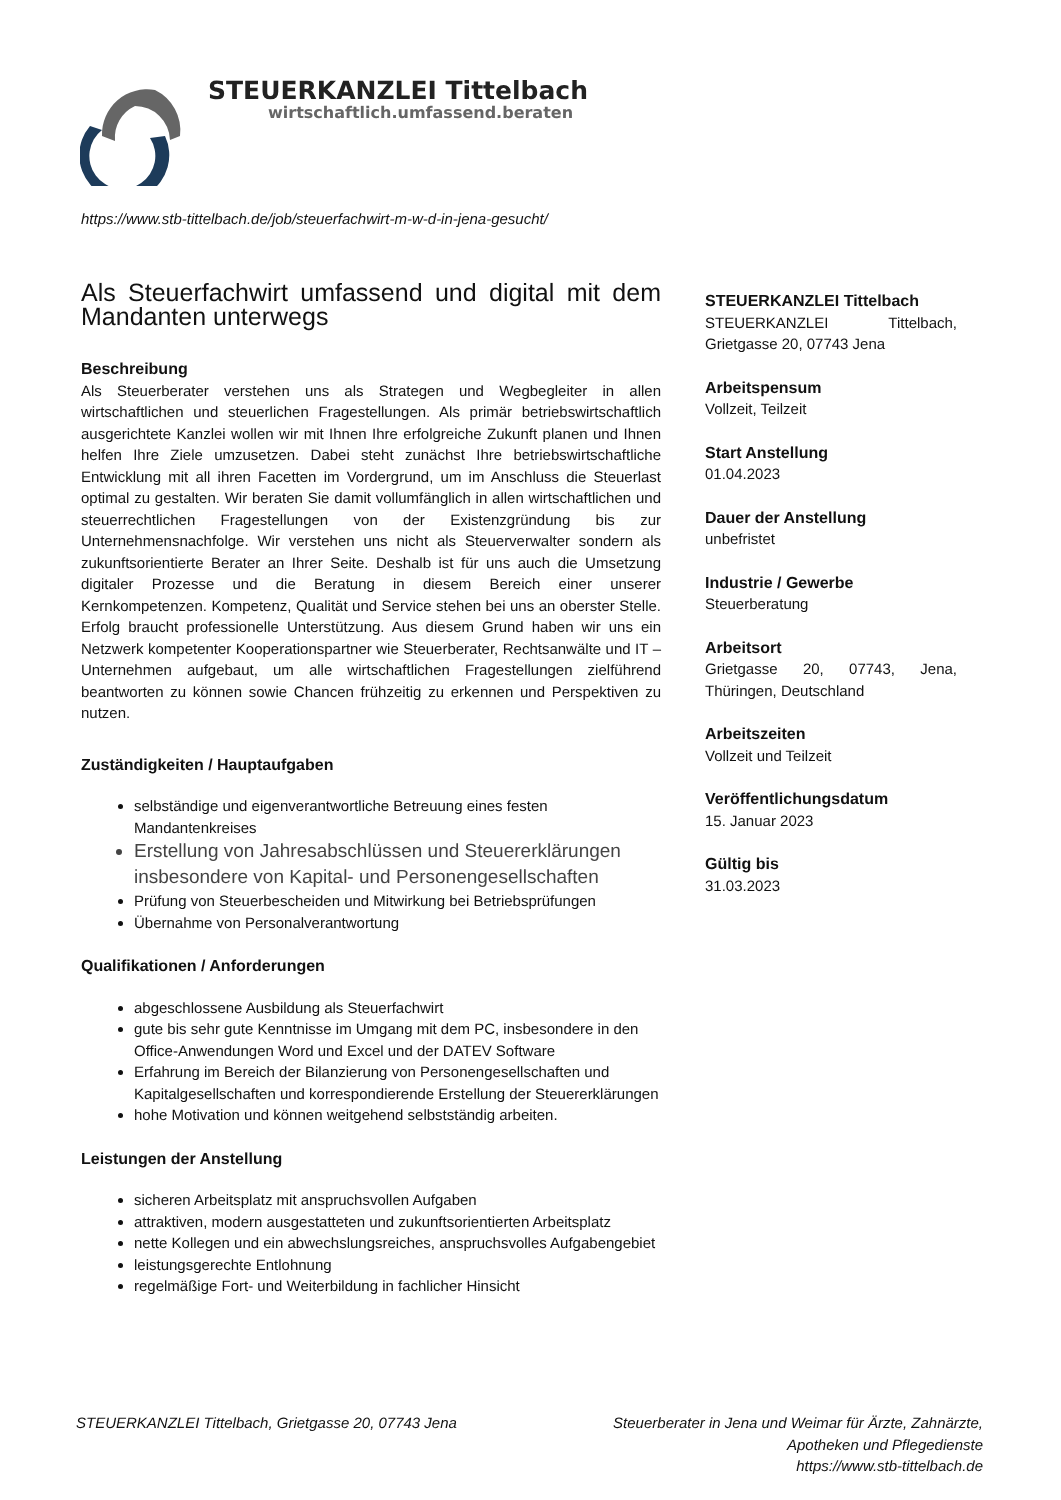STEUERKANZLEI Tittelbach
wirtschaftlich.umfassend.beraten
https://www.stb-tittelbach.de/job/steuerfachwirt-m-w-d-in-jena-gesucht/
Als Steuerfachwirt umfassend und digital mit dem Mandanten unterwegs
Beschreibung
Als Steuerberater verstehen uns als Strategen und Wegbegleiter in allen wirtschaftlichen und steuerlichen Fragestellungen. Als primär betriebswirtschaftlich ausgerichtete Kanzlei wollen wir mit Ihnen Ihre erfolgreiche Zukunft planen und Ihnen helfen Ihre Ziele umzusetzen. Dabei steht zunächst Ihre betriebswirtschaftliche Entwicklung mit all ihren Facetten im Vordergrund, um im Anschluss die Steuerlast optimal zu gestalten. Wir beraten Sie damit vollumfänglich in allen wirtschaftlichen und steuerrechtlichen Fragestellungen von der Existenzgründung bis zur Unternehmensnachfolge. Wir verstehen uns nicht als Steuerverwalter sondern als zukunftsorientierte Berater an Ihrer Seite. Deshalb ist für uns auch die Umsetzung digitaler Prozesse und die Beratung in diesem Bereich einer unserer Kernkompetenzen. Kompetenz, Qualität und Service stehen bei uns an oberster Stelle. Erfolg braucht professionelle Unterstützung. Aus diesem Grund haben wir uns ein Netzwerk kompetenter Kooperationspartner wie Steuerberater, Rechtsanwälte und IT – Unternehmen aufgebaut, um alle wirtschaftlichen Fragestellungen zielführend beantworten zu können sowie Chancen frühzeitig zu erkennen und Perspektiven zu nutzen.
Zuständigkeiten / Hauptaufgaben
selbständige und eigenverantwortliche Betreuung eines festen Mandantenkreises
Erstellung von Jahresabschlüssen und Steuererklärungen insbesondere von Kapital- und Personengesellschaften
Prüfung von Steuerbescheiden und Mitwirkung bei Betriebsprüfungen
Übernahme von Personalverantwortung
Qualifikationen / Anforderungen
abgeschlossene Ausbildung als Steuerfachwirt
gute bis sehr gute Kenntnisse im Umgang mit dem PC, insbesondere in den Office-Anwendungen Word und Excel und der DATEV Software
Erfahrung im Bereich der Bilanzierung von Personengesellschaften und Kapitalgesellschaften und korrespondierende Erstellung der Steuererklärungen
hohe Motivation und können weitgehend selbstständig arbeiten.
Leistungen der Anstellung
sicheren Arbeitsplatz mit anspruchsvollen Aufgaben
attraktiven, modern ausgestatteten und zukunftsorientierten Arbeitsplatz
nette Kollegen und ein abwechslungsreiches, anspruchsvolles Aufgabengebiet
leistungsgerechte Entlohnung
regelmäßige Fort- und Weiterbildung in fachlicher Hinsicht
STEUERKANZLEI Tittelbach
STEUERKANZLEI Tittelbach, Grietgasse 20, 07743 Jena
Arbeitspensum
Vollzeit, Teilzeit
Start Anstellung
01.04.2023
Dauer der Anstellung
unbefristet
Industrie / Gewerbe
Steuerberatung
Arbeitsort
Grietgasse 20, 07743, Jena, Thüringen, Deutschland
Arbeitszeiten
Vollzeit und Teilzeit
Veröffentlichungsdatum
15. Januar 2023
Gültig bis
31.03.2023
STEUERKANZLEI Tittelbach, Grietgasse 20, 07743 Jena
Steuerberater in Jena und Weimar für Ärzte, Zahnärzte,
Apotheken und Pflegedienste
https://www.stb-tittelbach.de